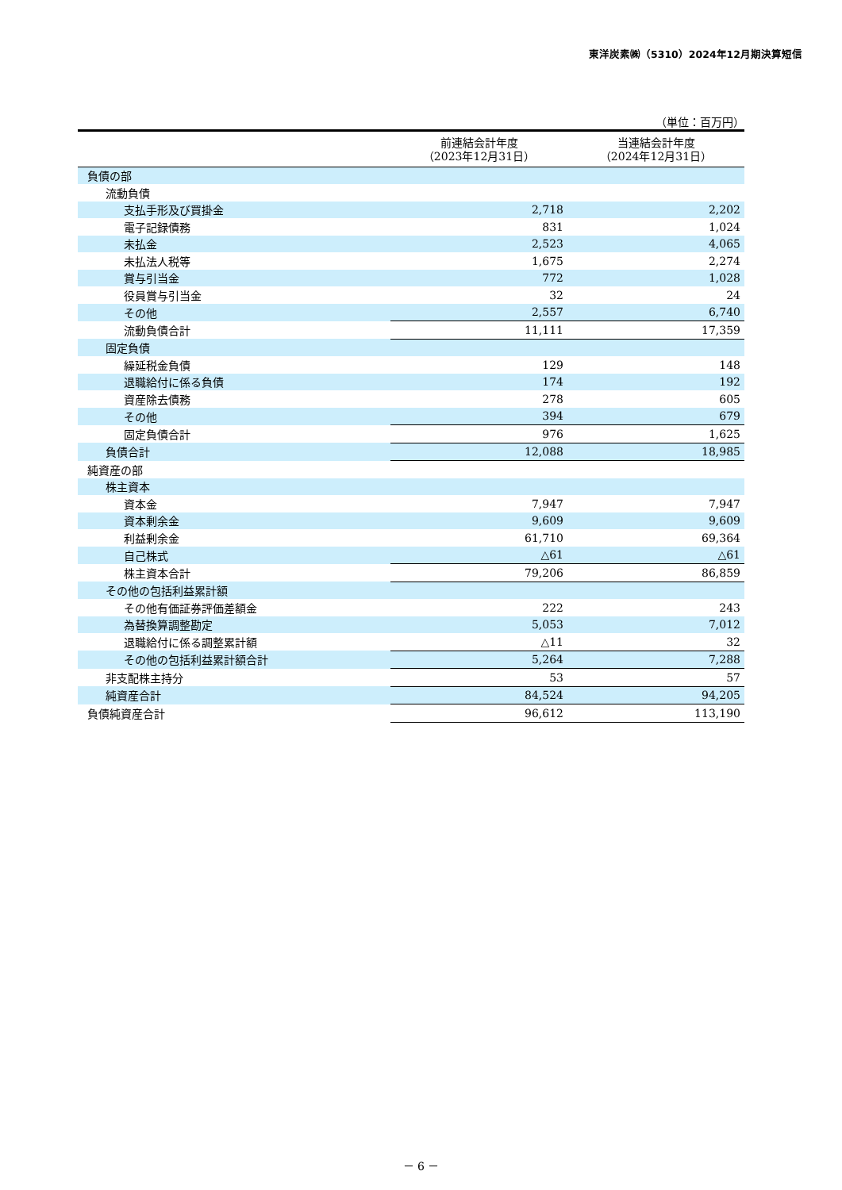東洋炭素㈱（5310）2024年12月期決算短信
（単位：百万円）
| | 前連結会計年度 （2023年12月31日） | 当連結会計年度 （2024年12月31日） |
| --- | --- | --- |
| 負債の部 | | |
| 流動負債 | | |
| 支払手形及び買掛金 | 2,718 | 2,202 |
| 電子記録債務 | 831 | 1,024 |
| 未払金 | 2,523 | 4,065 |
| 未払法人税等 | 1,675 | 2,274 |
| 賞与引当金 | 772 | 1,028 |
| 役員賞与引当金 | 32 | 24 |
| その他 | 2,557 | 6,740 |
| 流動負債合計 | 11,111 | 17,359 |
| 固定負債 | | |
| 繰延税金負債 | 129 | 148 |
| 退職給付に係る負債 | 174 | 192 |
| 資産除去債務 | 278 | 605 |
| その他 | 394 | 679 |
| 固定負債合計 | 976 | 1,625 |
| 負債合計 | 12,088 | 18,985 |
| 純資産の部 | | |
| 株主資本 | | |
| 資本金 | 7,947 | 7,947 |
| 資本剰余金 | 9,609 | 9,609 |
| 利益剰余金 | 61,710 | 69,364 |
| 自己株式 | △61 | △61 |
| 株主資本合計 | 79,206 | 86,859 |
| その他の包括利益累計額 | | |
| その他有価証券評価差額金 | 222 | 243 |
| 為替換算調整勘定 | 5,053 | 7,012 |
| 退職給付に係る調整累計額 | △11 | 32 |
| その他の包括利益累計額合計 | 5,264 | 7,288 |
| 非支配株主持分 | 53 | 57 |
| 純資産合計 | 84,524 | 94,205 |
| 負債純資産合計 | 96,612 | 113,190 |
－ 6 －